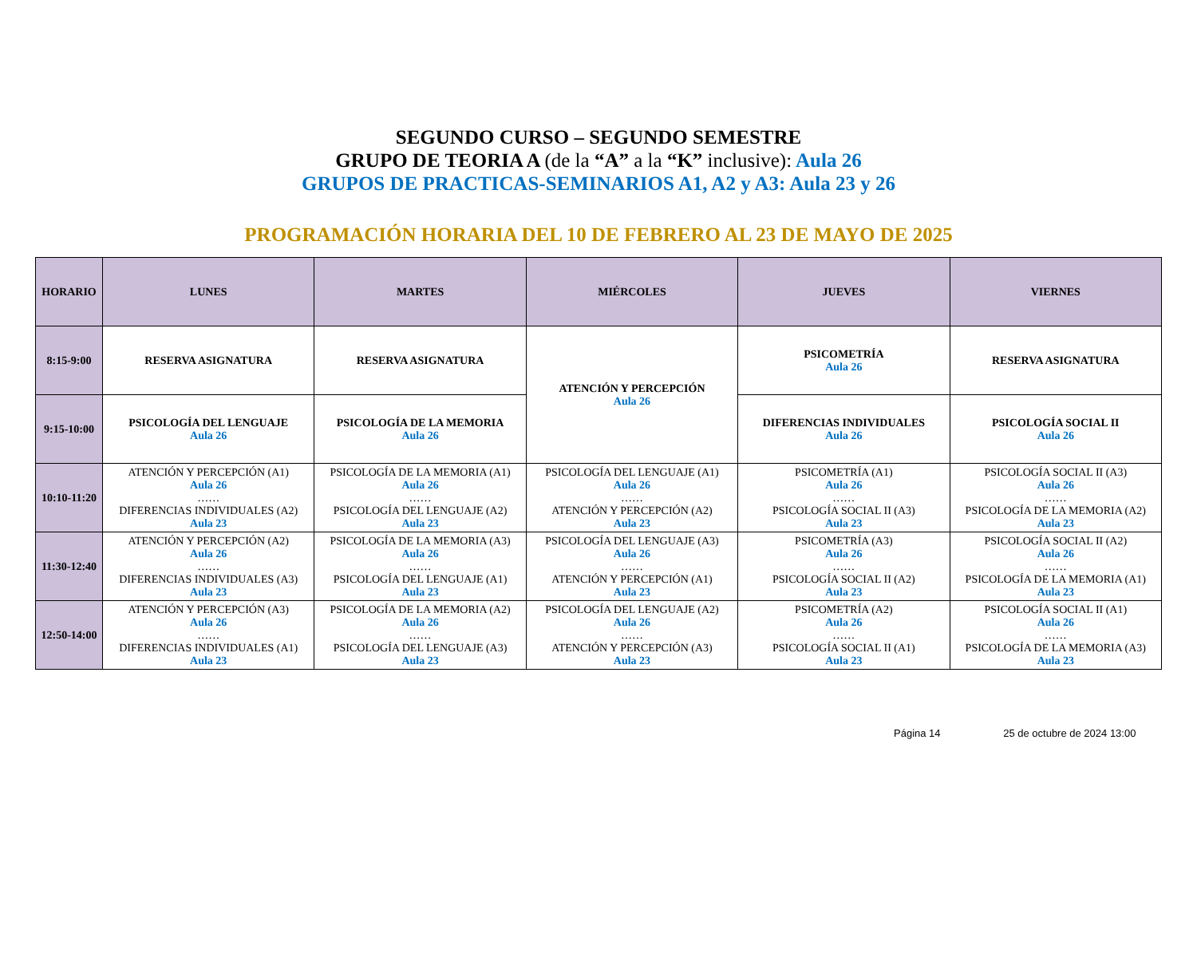SEGUNDO CURSO – SEGUNDO SEMESTRE
GRUPO DE TEORIA A (de la “A” a la “K” inclusive): Aula 26
GRUPOS DE PRACTICAS-SEMINARIOS A1, A2 y A3: Aula 23 y 26
PROGRAMACIÓN HORARIA DEL 10 DE FEBRERO AL 23 DE MAYO DE 2025
| HORARIO | LUNES | MARTES | MIÉRCOLES | JUEVES | VIERNES |
| --- | --- | --- | --- | --- | --- |
| 8:15-9:00 | RESERVA ASIGNATURA | RESERVA ASIGNATURA | ATENCIÓN Y PERCEPCIÓN Aula 26 | PSICOMETRÍA Aula 26 | RESERVA ASIGNATURA |
| 9:15-10:00 | PSICOLOGÍA DEL LENGUAJE Aula 26 | PSICOLOGÍA DE LA MEMORIA Aula 26 | | DIFERENCIAS INDIVIDUALES Aula 26 | PSICOLOGÍA SOCIAL II Aula 26 |
| 10:10-11:20 | ATENCIÓN Y PERCEPCIÓN (A1) Aula 26 …… DIFERENCIAS INDIVIDUALES (A2) Aula 23 | PSICOLOGÍA DE LA MEMORIA (A1) Aula 26 …… PSICOLOGÍA DEL LENGUAJE (A2) Aula 23 | PSICOLOGÍA DEL LENGUAJE (A1) Aula 26 …… ATENCIÓN Y PERCEPCIÓN (A2) Aula 23 | PSICOMETRÍA (A1) Aula 26 …… PSICOLOGÍA SOCIAL II (A3) Aula 23 | PSICOLOGÍA SOCIAL II (A3) Aula 26 …… PSICOLOGÍA DE LA MEMORIA (A2) Aula 23 |
| 11:30-12:40 | ATENCIÓN Y PERCEPCIÓN (A2) Aula 26 …… DIFERENCIAS INDIVIDUALES (A3) Aula 23 | PSICOLOGÍA DE LA MEMORIA (A3) Aula 26 …… PSICOLOGÍA DEL LENGUAJE (A1) Aula 23 | PSICOLOGÍA DEL LENGUAJE (A3) Aula 26 …… ATENCIÓN Y PERCEPCIÓN (A1) Aula 23 | PSICOMETRÍA (A3) Aula 26 …… PSICOLOGÍA SOCIAL II (A2) Aula 23 | PSICOLOGÍA SOCIAL II (A2) Aula 26 …… PSICOLOGÍA DE LA MEMORIA (A1) Aula 23 |
| 12:50-14:00 | ATENCIÓN Y PERCEPCIÓN (A3) Aula 26 …… DIFERENCIAS INDIVIDUALES (A1) Aula 23 | PSICOLOGÍA DE LA MEMORIA (A2) Aula 26 …… PSICOLOGÍA DEL LENGUAJE (A3) Aula 23 | PSICOLOGÍA DEL LENGUAJE (A2) Aula 26 …… ATENCIÓN Y PERCEPCIÓN (A3) Aula 23 | PSICOMETRÍA (A2) Aula 26 …… PSICOLOGÍA SOCIAL II (A1) Aula 23 | PSICOLOGÍA SOCIAL II (A1) Aula 26 …… PSICOLOGÍA DE LA MEMORIA (A3) Aula 23 |
Página 14 25 de octubre de 2024 13:00